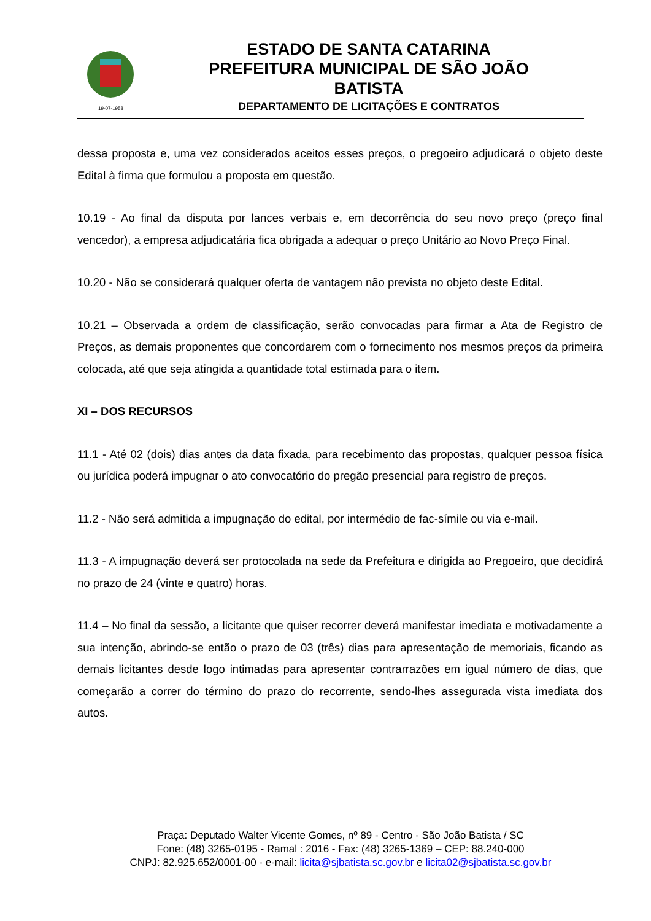19-07-1958
ESTADO DE SANTA CATARINA
PREFEITURA MUNICIPAL DE SÃO JOÃO BATISTA
DEPARTAMENTO DE LICITAÇÕES E CONTRATOS
dessa proposta e, uma vez considerados aceitos esses preços, o pregoeiro adjudicará o objeto deste Edital à firma que formulou a proposta em questão.
10.19 - Ao final da disputa por lances verbais e, em decorrência do seu novo preço (preço final vencedor), a empresa adjudicatária fica obrigada a adequar o preço Unitário ao Novo Preço Final.
10.20 - Não se considerará qualquer oferta de vantagem não prevista no objeto deste Edital.
10.21 – Observada a ordem de classificação, serão convocadas para firmar a Ata de Registro de Preços, as demais proponentes que concordarem com o fornecimento nos mesmos preços da primeira colocada, até que seja atingida a quantidade total estimada para o item.
XI – DOS RECURSOS
11.1 - Até 02 (dois) dias antes da data fixada, para recebimento das propostas, qualquer pessoa física ou jurídica poderá impugnar o ato convocatório do pregão presencial para registro de preços.
11.2 - Não será admitida a impugnação do edital, por intermédio de fac-símile ou via e-mail.
11.3 - A impugnação deverá ser protocolada na sede da Prefeitura e dirigida ao Pregoeiro, que decidirá no prazo de 24 (vinte e quatro) horas.
11.4 – No final da sessão, a licitante que quiser recorrer deverá manifestar imediata e motivadamente a sua intenção, abrindo-se então o prazo de 03 (três) dias para apresentação de memoriais, ficando as demais licitantes desde logo intimadas para apresentar contrarrazões em igual número de dias, que começarão a correr do término do prazo do recorrente, sendo-lhes assegurada vista imediata dos autos.
Praça: Deputado Walter Vicente Gomes, nº 89 - Centro - São João Batista / SC
Fone: (48) 3265-0195 - Ramal : 2016 - Fax: (48) 3265-1369 – CEP: 88.240-000
CNPJ: 82.925.652/0001-00 - e-mail: licita@sjbatista.sc.gov.br e licita02@sjbatista.sc.gov.br